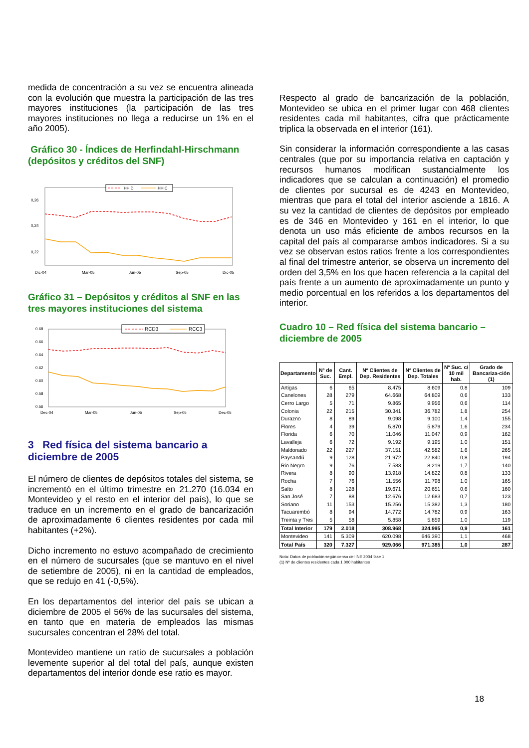medida de concentración a su vez se encuentra alineada con la evolución que muestra la participación de las tres mayores instituciones (la participación de las tres mayores instituciones no llega a reducirse un 1% en el año 2005).
Gráfico 30 - Índices de Herfindahl-Hirschmann (depósitos y créditos del SNF)
0,26
0,24
0,22
x
x
Dic-04
Mar-05
Jun-05
Sep-05
Dic-05
HHID
HHIC
Gráfico 31 – Depósitos y créditos al SNF en las tres mayores instituciones del sistema
0.68
0.66
0.64
0.62
0.60
0.58
0.56
Dec-04
Mar-05
Jun-05
Sep-05
Dec-05
RCD3
RCC3
3 Red física del sistema bancario a diciembre de 2005
El número de clientes de depósitos totales del sistema, se incrementó en el último trimestre en 21.270 (16.034 en Montevideo y el resto en el interior del país), lo que se traduce en un incremento en el grado de bancarización de aproximadamente 6 clientes residentes por cada mil habitantes (+2%).
Dicho incremento no estuvo acompañado de crecimiento en el número de sucursales (que se mantuvo en el nivel de setiembre de 2005), ni en la cantidad de empleados, que se redujo en 41 (-0,5%).
En los departamentos del interior del país se ubican a diciembre de 2005 el 56% de las sucursales del sistema, en tanto que en materia de empleados las mismas sucursales concentran el 28% del total.
Montevideo mantiene un ratio de sucursales a población levemente superior al del total del país, aunque existen departamentos del interior donde ese ratio es mayor.
Respecto al grado de bancarización de la población, Montevideo se ubica en el primer lugar con 468 clientes residentes cada mil habitantes, cifra que prácticamente triplica la observada en el interior (161).
Sin considerar la información correspondiente a las casas centrales (que por su importancia relativa en captación y recursos humanos modifican sustancialmente los indicadores que se calculan a continuación) el promedio de clientes por sucursal es de 4243 en Montevideo, mientras que para el total del interior asciende a 1816. A su vez la cantidad de clientes de depósitos por empleado es de 346 en Montevideo y 161 en el interior, lo que denota un uso más eficiente de ambos recursos en la capital del país al compararse ambos indicadores. Si a su vez se observan estos ratios frente a los correspondientes al final del trimestre anterior, se observa un incremento del orden del 3,5% en los que hacen referencia a la capital del país frente a un aumento de aproximadamente un punto y medio porcentual en los referidos a los departamentos del interior.
Cuadro 10 – Red física del sistema bancario – diciembre de 2005
| Departamento | Nº de Suc. | Cant. Empl. | Nº Clientes de Dep. Residentes | Nº Clientes de Dep. Totales | Nº Suc. c/ 10 mil hab. | Grado de Bancariza-ción (1) |
| --- | --- | --- | --- | --- | --- | --- |
| Artigas | 6 | 65 | 8.475 | 8.609 | 0,8 | 109 |
| Canelones | 28 | 279 | 64.668 | 64.809 | 0,6 | 133 |
| Cerro Largo | 5 | 71 | 9.865 | 9.956 | 0,6 | 114 |
| Colonia | 22 | 215 | 30.341 | 36.782 | 1,8 | 254 |
| Durazno | 8 | 89 | 9.098 | 9.100 | 1,4 | 155 |
| Flores | 4 | 39 | 5.870 | 5.879 | 1,6 | 234 |
| Florida | 6 | 70 | 11.046 | 11.047 | 0,9 | 162 |
| Lavalleja | 6 | 72 | 9.192 | 9.195 | 1,0 | 151 |
| Maldonado | 22 | 227 | 37.151 | 42.582 | 1,6 | 265 |
| Paysandú | 9 | 128 | 21.972 | 22.840 | 0,8 | 194 |
| Rio Negro | 9 | 76 | 7.583 | 8.219 | 1,7 | 140 |
| Rivera | 8 | 90 | 13.918 | 14.822 | 0,8 | 133 |
| Rocha | 7 | 76 | 11.556 | 11.798 | 1,0 | 165 |
| Salto | 8 | 128 | 19.671 | 20.651 | 0,6 | 160 |
| San José | 7 | 88 | 12.676 | 12.683 | 0,7 | 123 |
| Soriano | 11 | 153 | 15.256 | 15.382 | 1,3 | 180 |
| Tacuarembó | 8 | 94 | 14.772 | 14.782 | 0,9 | 163 |
| Treinta y Tres | 5 | 58 | 5.858 | 5.859 | 1,0 | 119 |
| Total Interior | 179 | 2.018 | 308.968 | 324.995 | 0,9 | 161 |
| Montevideo | 141 | 5.309 | 620.098 | 646.390 | 1,1 | 468 |
| Total País | 320 | 7.327 | 929.066 | 971.385 | 1,0 | 287 |
Nota: Datos de población según censo del INE 2004 fase 1
(1) Nº de clientes residentes cada 1.000 habitantes
18